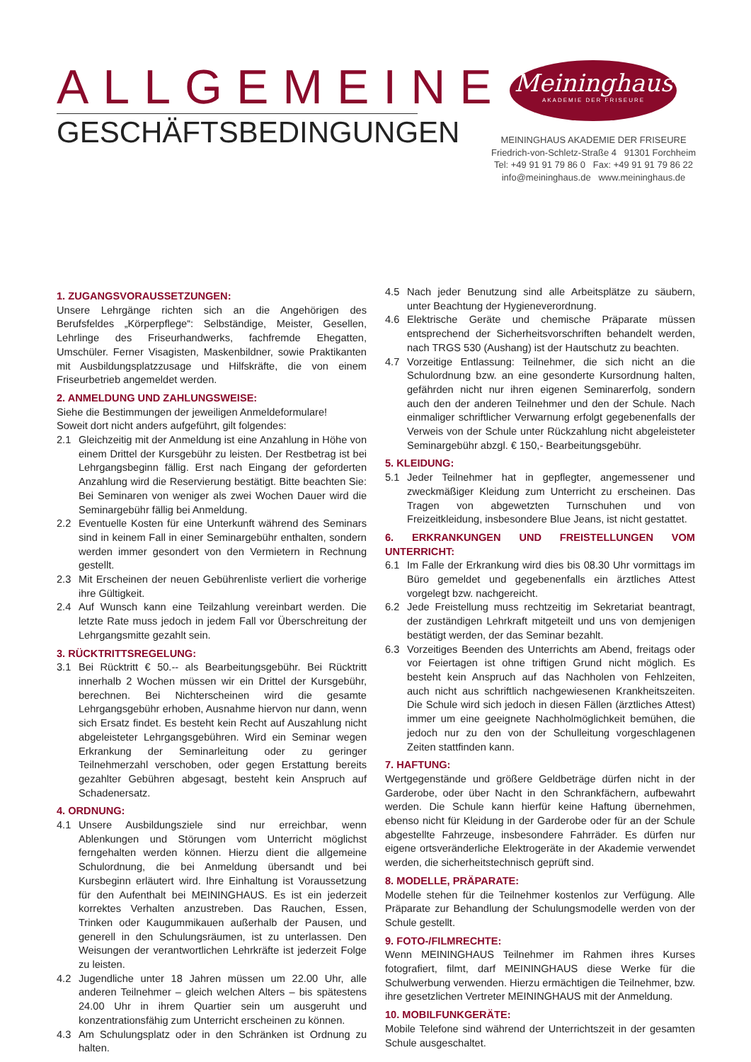ALLGEMEINE
GESCHÄFTSBEDINGUNGEN
Meininghaus
AKADEMIE DER FRISEURE
MEININGHAUS AKADEMIE DER FRISEURE
Friedrich-von-Schletz-Straße 4 91301 Forchheim
Tel: +49 91 91 79 86 0 Fax: +49 91 91 79 86 22
info@meininghaus.de www.meininghaus.de
1. ZUGANGSVORAUSSETZUNGEN:
Unsere Lehrgänge richten sich an die Angehörigen des Berufsfeldes „Körperpflege“: Selbständige, Meister, Gesellen, Lehrlinge des Friseurhandwerks, fachfremde Ehegatten, Umschüler. Ferner Visagisten, Maskenbildner, sowie Praktikanten mit Ausbildungsplatzzusage und Hilfskräfte, die von einem Friseurbetrieb angemeldet werden.
2. ANMELDUNG UND ZAHLUNGSWEISE:
Siehe die Bestimmungen der jeweiligen Anmeldeformulare!
Soweit dort nicht anders aufgeführt, gilt folgendes:
2.1 Gleichzeitig mit der Anmeldung ist eine Anzahlung in Höhe von einem Drittel der Kursgebühr zu leisten. Der Restbetrag ist bei Lehrgangsbeginn fällig. Erst nach Eingang der geforderten Anzahlung wird die Reservierung bestätigt. Bitte beachten Sie: Bei Seminaren von weniger als zwei Wochen Dauer wird die Seminargebühr fällig bei Anmeldung.
2.2 Eventuelle Kosten für eine Unterkunft während des Seminars sind in keinem Fall in einer Seminargebühr enthalten, sondern werden immer gesondert von den Vermietern in Rechnung gestellt.
2.3 Mit Erscheinen der neuen Gebührenliste verliert die vorherige ihre Gültigkeit.
2.4 Auf Wunsch kann eine Teilzahlung vereinbart werden. Die letzte Rate muss jedoch in jedem Fall vor Überschreitung der Lehrgangsmitte gezahlt sein.
3. RÜCKTRITTSREGELUNG:
3.1 Bei Rücktritt € 50.-- als Bearbeitungsgebühr. Bei Rücktritt innerhalb 2 Wochen müssen wir ein Drittel der Kursgebühr, berechnen. Bei Nichterscheinen wird die gesamte Lehrgangsgebühr erhoben, Ausnahme hiervon nur dann, wenn sich Ersatz findet. Es besteht kein Recht auf Auszahlung nicht abgeleisteter Lehrgangsgebühren. Wird ein Seminar wegen Erkrankung der Seminarleitung oder zu geringer Teilnehmerzahl verschoben, oder gegen Erstattung bereits gezahlter Gebühren abgesagt, besteht kein Anspruch auf Schadenersatz.
4. ORDNUNG:
4.1 Unsere Ausbildungsziele sind nur erreichbar, wenn Ablenkungen und Störungen vom Unterricht möglichst ferngehalten werden können. Hierzu dient die allgemeine Schulordnung, die bei Anmeldung übersandt und bei Kursbeginn erläutert wird. Ihre Einhaltung ist Voraussetzung für den Aufenthalt bei MEININGHAUS. Es ist ein jederzeit korrektes Verhalten anzustreben. Das Rauchen, Essen, Trinken oder Kaugummikauen außerhalb der Pausen, und generell in den Schulungsräumen, ist zu unterlassen. Den Weisungen der verantwortlichen Lehrkräfte ist jederzeit Folge zu leisten.
4.2 Jugendliche unter 18 Jahren müssen um 22.00 Uhr, alle anderen Teilnehmer – gleich welchen Alters – bis spätestens 24.00 Uhr in ihrem Quartier sein um ausgeruht und konzentrationsfähig zum Unterricht erscheinen zu können.
4.3 Am Schulungsplatz oder in den Schränken ist Ordnung zu halten.
4.5 Nach jeder Benutzung sind alle Arbeitsplätze zu säubern, unter Beachtung der Hygieneverordnung.
4.6 Elektrische Geräte und chemische Präparate müssen entsprechend der Sicherheitsvorschriften behandelt werden, nach TRGS 530 (Aushang) ist der Hautschutz zu beachten.
4.7 Vorzeitige Entlassung: Teilnehmer, die sich nicht an die Schulordnung bzw. an eine gesonderte Kursordnung halten, gefährden nicht nur ihren eigenen Seminarerfolg, sondern auch den der anderen Teilnehmer und den der Schule. Nach einmaliger schriftlicher Verwarnung erfolgt gegebenenfalls der Verweis von der Schule unter Rückzahlung nicht abgeleisteter Seminargebühr abzgl. € 150,- Bearbeitungsgebühr.
5. KLEIDUNG:
5.1 Jeder Teilnehmer hat in gepflegter, angemessener und zweckmäßiger Kleidung zum Unterricht zu erscheinen. Das Tragen von abgewetzten Turnschuhen und von Freizeitkleidung, insbesondere Blue Jeans, ist nicht gestattet.
6. ERKRANKUNGEN UND FREISTELLUNGEN VOM UNTERRICHT:
6.1 Im Falle der Erkrankung wird dies bis 08.30 Uhr vormittags im Büro gemeldet und gegebenenfalls ein ärztliches Attest vorgelegt bzw. nachgereicht.
6.2 Jede Freistellung muss rechtzeitig im Sekretariat beantragt, der zuständigen Lehrkraft mitgeteilt und uns von demjenigen bestätigt werden, der das Seminar bezahlt.
6.3 Vorzeitiges Beenden des Unterrichts am Abend, freitags oder vor Feiertagen ist ohne triftigen Grund nicht möglich. Es besteht kein Anspruch auf das Nachholen von Fehlzeiten, auch nicht aus schriftlich nachgewiesenen Krankheitszeiten. Die Schule wird sich jedoch in diesen Fällen (ärztliches Attest) immer um eine geeignete Nachholmöglichkeit bemühen, die jedoch nur zu den von der Schulleitung vorgeschlagenen Zeiten stattfinden kann.
7. HAFTUNG:
Wertgegenstände und größere Geldbeträge dürfen nicht in der Garderobe, oder über Nacht in den Schrankfächern, aufbewahrt werden. Die Schule kann hierfür keine Haftung übernehmen, ebenso nicht für Kleidung in der Garderobe oder für an der Schule abgestellte Fahrzeuge, insbesondere Fahrräder. Es dürfen nur eigene ortsveränderliche Elektrogeräte in der Akademie verwendet werden, die sicherheitstechnisch geprüft sind.
8. MODELLE, PRÄPARATE:
Modelle stehen für die Teilnehmer kostenlos zur Verfügung. Alle Präparate zur Behandlung der Schulungsmodelle werden von der Schule gestellt.
9. FOTO-/FILMRECHTE:
Wenn MEININGHAUS Teilnehmer im Rahmen ihres Kurses fotografiert, filmt, darf MEININGHAUS diese Werke für die Schulwerbung verwenden. Hierzu ermächtigen die Teilnehmer, bzw. ihre gesetzlichen Vertreter MEININGHAUS mit der Anmeldung.
10. MOBILFUNKGERÄTE:
Mobile Telefone sind während der Unterrichtszeit in der gesamten Schule ausgeschaltet.